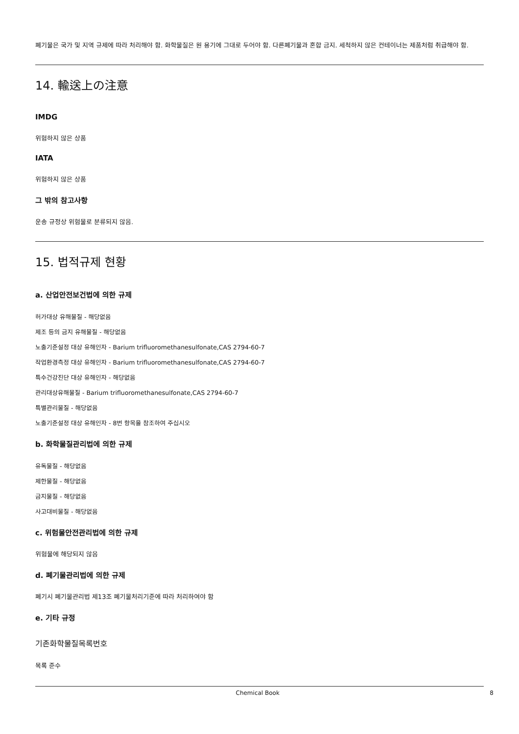폐기물은 국가 및 지역 규제에 따라 처리해야 함. 화학물질은 원 용기에 그대로 두어야 함. 다른폐기물과 혼합 금지. 세척하지 않은 컨테이너는 제품처럼 취급해야 함.
14. 輸送上の注意
IMDG
위험하지 않은 상품
IATA
위험하지 않은 상품
그 밖의 참고사항
운송 규정상 위험물로 분류되지 않음.
15. 법적규제 현황
a. 산업안전보건법에 의한 규제
허가대상 유해물질 - 해당없음
제조 등의 금지 유해물질 - 해당없음
노출기준설정 대상 유해인자 - Barium trifluoromethanesulfonate,CAS 2794-60-7
작업환경측정 대상 유해인자 - Barium trifluoromethanesulfonate,CAS 2794-60-7
특수건강진단 대상 유해인자 - 해당없음
관리대상유해물질 - Barium trifluoromethanesulfonate,CAS 2794-60-7
특별관리물질 - 해당없음
노출기준설정 대상 유해인자 - 8번 항목을 참조하여 주십시오
b. 화학물질관리법에 의한 규제
유독물질 - 해당없음
제한물질 - 해당없음
금지물질 - 해당없음
사고대비물질 - 해당없음
c. 위험물안전관리법에 의한 규제
위험물에 해당되지 않음
d. 폐기물관리법에 의한 규제
폐기시 폐기물관리법 제13조 폐기물처리기준에 따라 처리하여야 함
e. 기타 규정
기존화학물질목록번호
목록 준수
Chemical Book 8